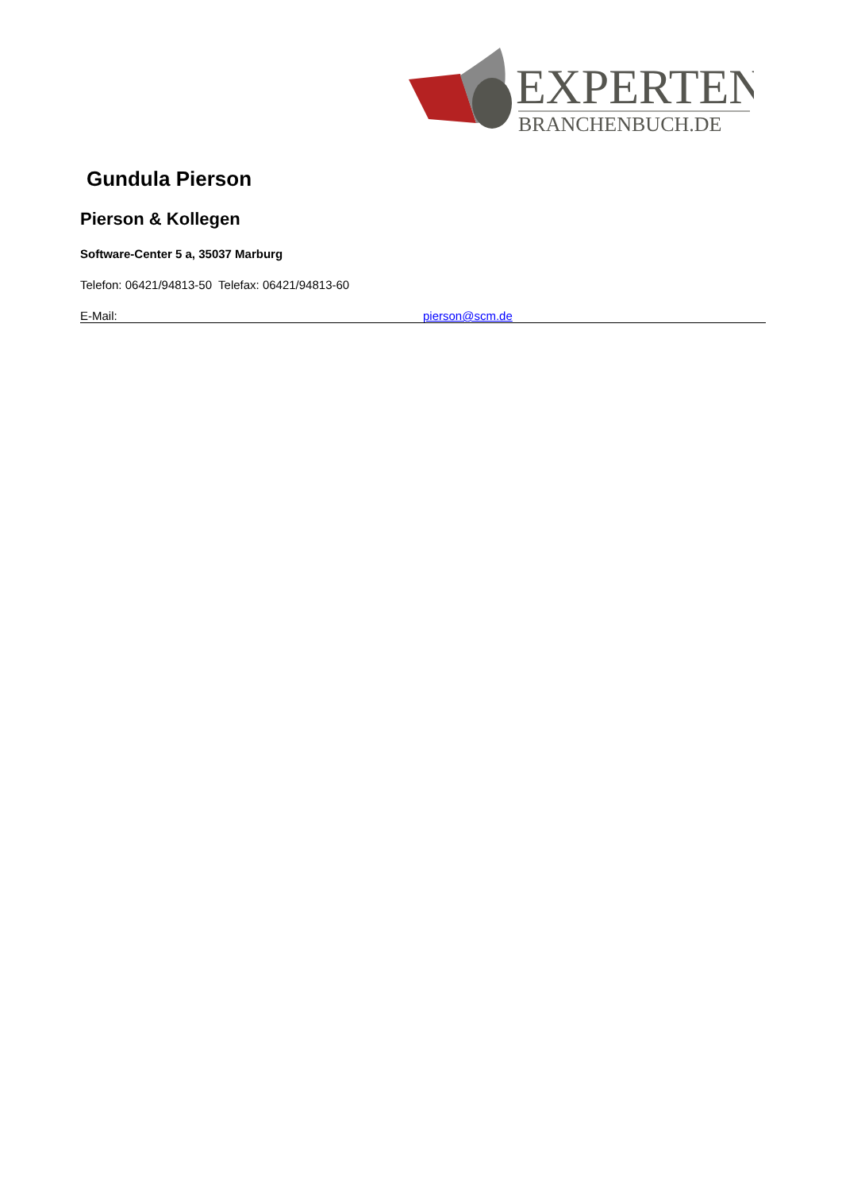EXPERTEN
BRANCHENBUCH.DE
Gundula Pierson
Pierson & Kollegen
Software-Center 5 a, 35037 Marburg
Telefon: 06421/94813-50 Telefax: 06421/94813-60
E-Mail: pierson@scm.de